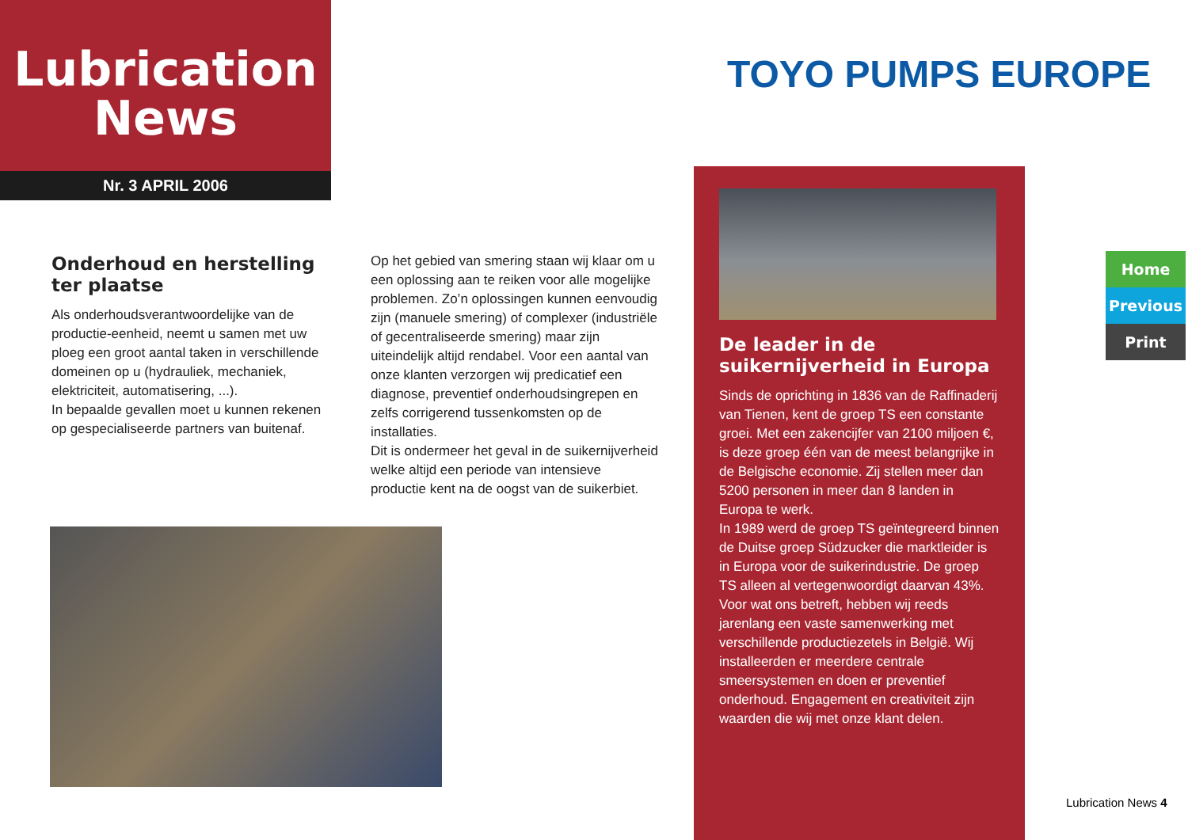Lubrication
News
Nr. 3 APRIL 2006
TOYO PUMPS EUROPE
Onderhoud en herstelling ter plaatse
Als onderhoudsverantwoordelijke van de productie-eenheid, neemt u samen met uw ploeg een groot aantal taken in verschillende domeinen op u (hydrauliek, mechaniek, elektriciteit, automatisering, ...).
In bepaalde gevallen moet u kunnen rekenen op gespecialiseerde partners van buitenaf.
Op het gebied van smering staan wij klaar om u een oplossing aan te reiken voor alle mogelijke problemen. Zo’n oplossingen kunnen eenvoudig zijn (manuele smering) of complexer (industriële of gecentraliseerde smering) maar zijn uiteindelijk altijd rendabel. Voor een aantal van onze klanten verzorgen wij predicatief een diagnose, preventief onderhoudsingrepen en zelfs corrigerend tussenkomsten op de installaties.
Dit is ondermeer het geval in de suikernijverheid welke altijd een periode van intensieve productie kent na de oogst van de suikerbiet.
De leader in de suikernijverheid in Europa
Sinds de oprichting in 1836 van de Raffinaderij van Tienen, kent de groep TS een constante groei. Met een zakencijfer van 2100 miljoen €, is deze groep één van de meest belangrijke in de Belgische economie. Zij stellen meer dan 5200 personen in meer dan 8 landen in Europa te werk.
In 1989 werd de groep TS geïntegreerd binnen de Duitse groep Südzucker die marktleider is in Europa voor de suikerindustrie. De groep TS alleen al vertegenwoordigt daarvan 43%.
Voor wat ons betreft, hebben wij reeds jarenlang een vaste samenwerking met verschillende productiezetels in België. Wij installeerden er meerdere centrale smeersystemen en doen er preventief onderhoud. Engagement en creativiteit zijn waarden die wij met onze klant delen.
Home
Previous
Print
Lubrication News 4